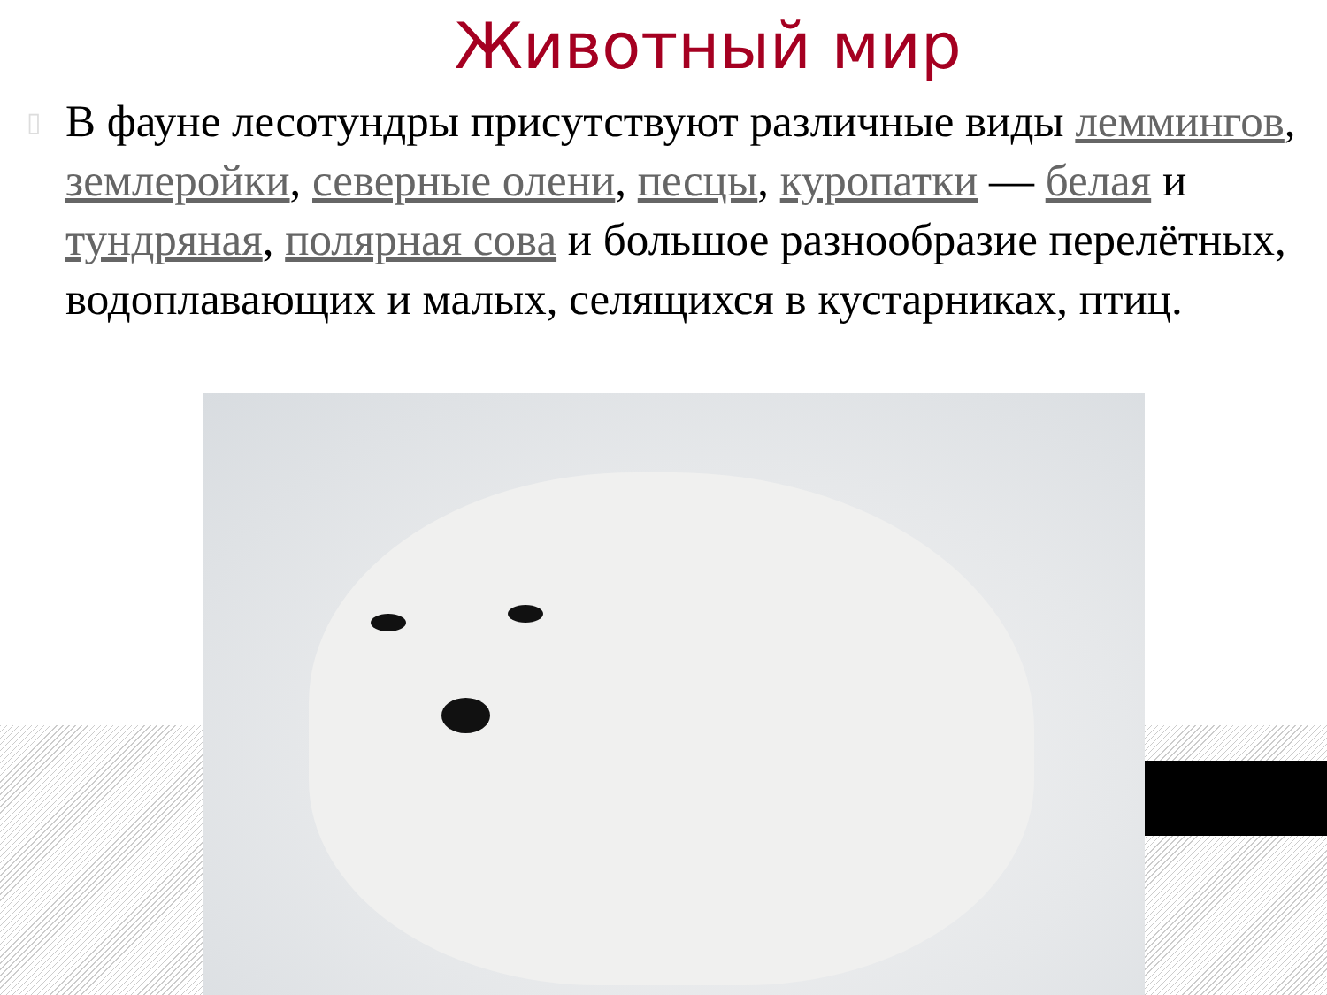Животный мир
▯ В фауне лесотундры присутствуют различные виды леммингов, землеройки, северные олени, песцы, куропатки — белая и тундряная, полярная сова и большое разнообразие перелётных, водоплавающих и малых, селящихся в кустарниках, птиц.